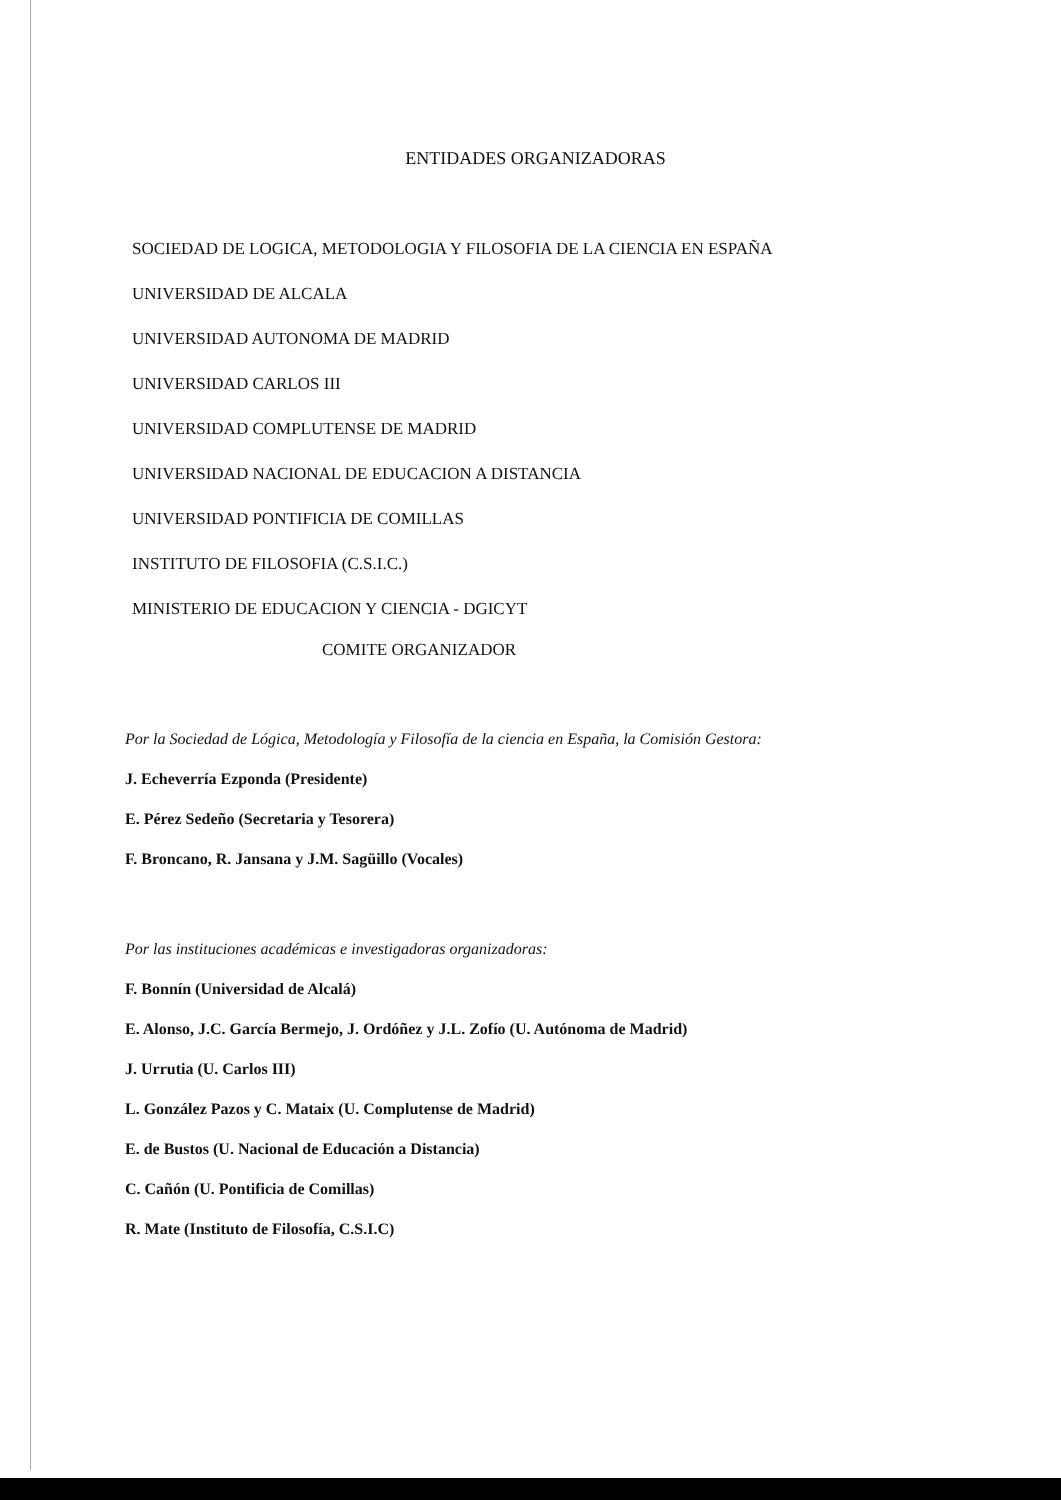ENTIDADES ORGANIZADORAS
SOCIEDAD DE LOGICA, METODOLOGIA Y FILOSOFIA DE LA CIENCIA EN ESPAÑA
UNIVERSIDAD DE ALCALA
UNIVERSIDAD AUTONOMA DE MADRID
UNIVERSIDAD CARLOS III
UNIVERSIDAD COMPLUTENSE DE MADRID
UNIVERSIDAD NACIONAL DE EDUCACION A DISTANCIA
UNIVERSIDAD PONTIFICIA DE COMILLAS
INSTITUTO DE FILOSOFIA (C.S.I.C.)
MINISTERIO DE EDUCACION Y CIENCIA - DGICYT
COMITE ORGANIZADOR
Por la Sociedad de Lógica, Metodología y Filosofía de la ciencia en España, la Comisión Gestora:
J. Echeverría Ezponda (Presidente)
E. Pérez Sedeño (Secretaria y Tesorera)
F. Broncano, R. Jansana y J.M. Sagüillo (Vocales)
Por las instituciones académicas e investigadoras organizadoras:
F. Bonnín (Universidad de Alcalá)
E. Alonso, J.C. García Bermejo, J. Ordóñez y J.L. Zofío (U. Autónoma de Madrid)
J. Urrutia (U. Carlos III)
L. González Pazos y C. Mataix (U. Complutense de Madrid)
E. de Bustos (U. Nacional de Educación a Distancia)
C. Cañón (U. Pontificia de Comillas)
R. Mate (Instituto de Filosofía, C.S.I.C)